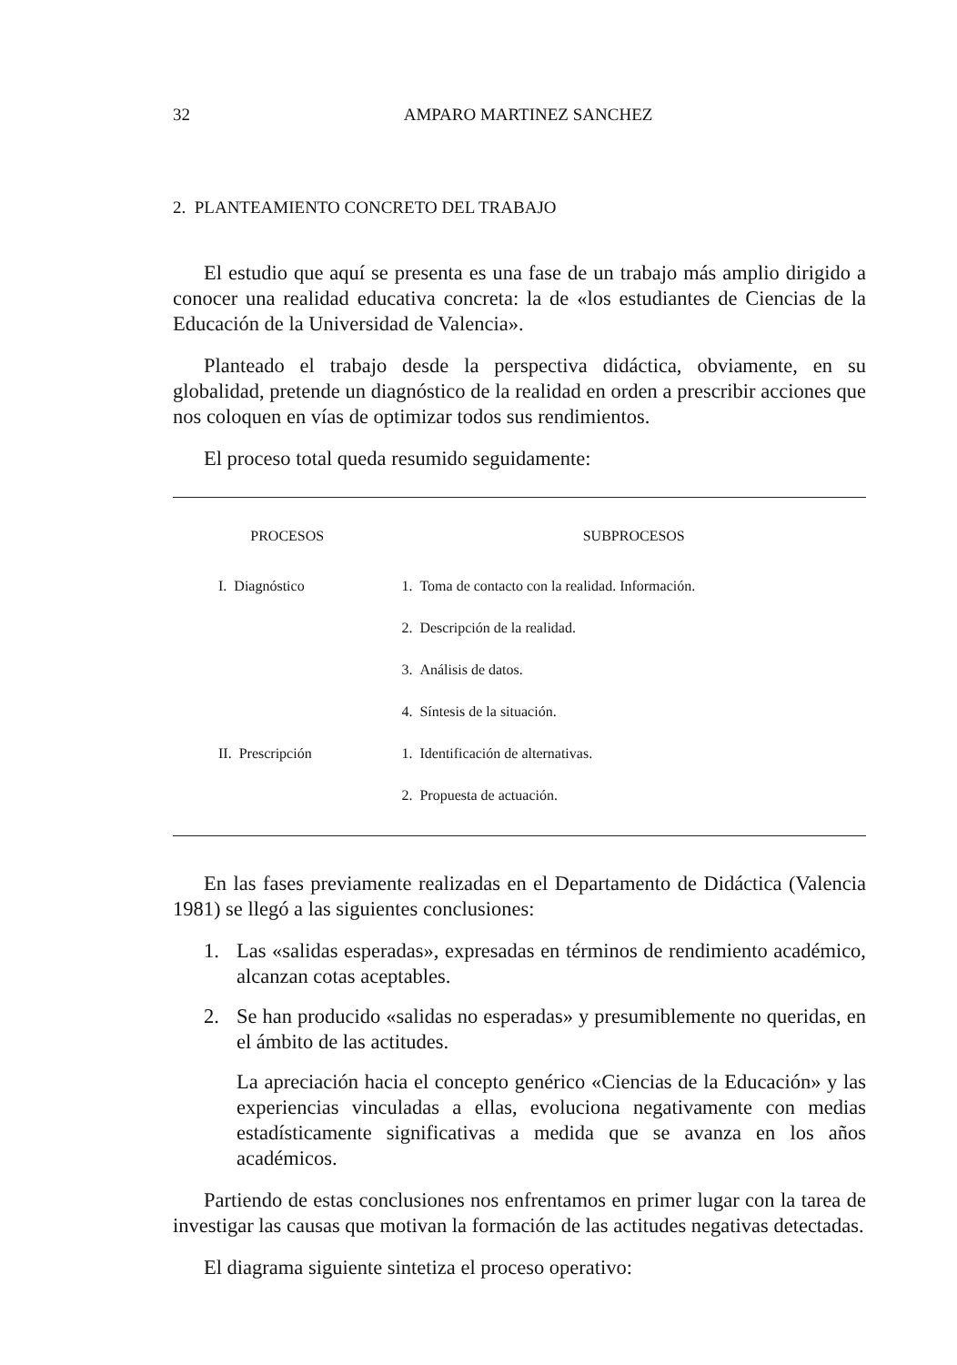32 AMPARO MARTINEZ SANCHEZ
2. PLANTEAMIENTO CONCRETO DEL TRABAJO
El estudio que aquí se presenta es una fase de un trabajo más amplio dirigido a conocer una realidad educativa concreta: la de «los estudiantes de Ciencias de la Educación de la Universidad de Valencia».
Planteado el trabajo desde la perspectiva didáctica, obviamente, en su globalidad, pretende un diagnóstico de la realidad en orden a prescribir acciones que nos coloquen en vías de optimizar todos sus rendimientos.
El proceso total queda resumido seguidamente:
| PROCESOS | SUBPROCESOS |
| --- | --- |
| I. Diagnóstico | 1. Toma de contacto con la realidad. Información. |
| | 2. Descripción de la realidad. |
| | 3. Análisis de datos. |
| | 4. Síntesis de la situación. |
| II. Prescripción | 1. Identificación de alternativas. |
| | 2. Propuesta de actuación. |
En las fases previamente realizadas en el Departamento de Didáctica (Valencia 1981) se llegó a las siguientes conclusiones:
1. Las «salidas esperadas», expresadas en términos de rendimiento académico, alcanzan cotas aceptables.
2. Se han producido «salidas no esperadas» y presumiblemente no queridas, en el ámbito de las actitudes.
La apreciación hacia el concepto genérico «Ciencias de la Educación» y las experiencias vinculadas a ellas, evoluciona negativamente con medias estadísticamente significativas a medida que se avanza en los años académicos.
Partiendo de estas conclusiones nos enfrentamos en primer lugar con la tarea de investigar las causas que motivan la formación de las actitudes negativas detectadas.
El diagrama siguiente sintetiza el proceso operativo: